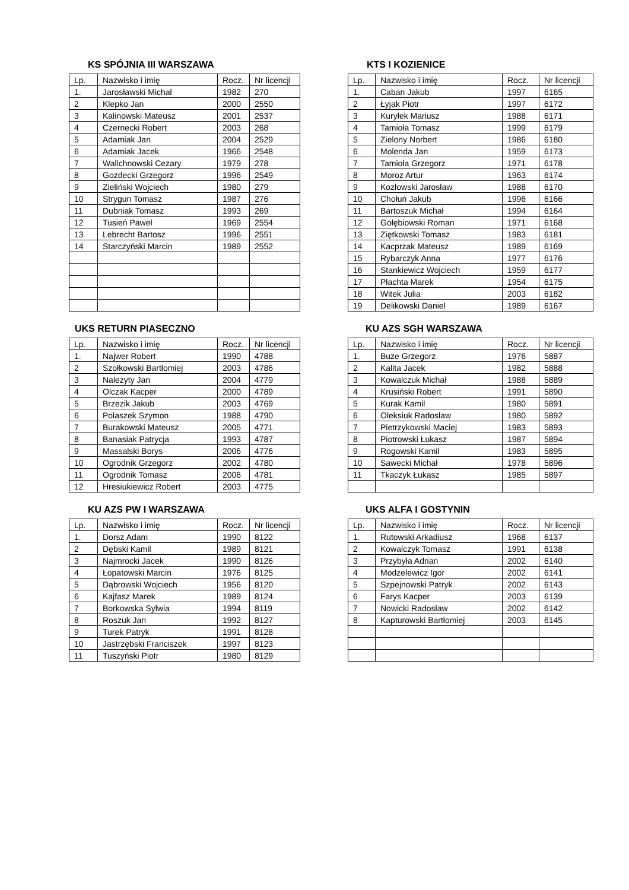KS SPÓJNIA III WARSZAWA
| Lp. | Nazwisko i imię | Rocz. | Nr licencji |
| --- | --- | --- | --- |
| 1. | Jarosławski Michał | 1982 | 270 |
| 2 | Klepko Jan | 2000 | 2550 |
| 3 | Kalinowski Mateusz | 2001 | 2537 |
| 4 | Czernecki Robert | 2003 | 268 |
| 5 | Adamiak Jan | 2004 | 2529 |
| 6 | Adamiak Jacek | 1966 | 2548 |
| 7 | Walichnowski Cezary | 1979 | 278 |
| 8 | Gozdecki Grzegorz | 1996 | 2549 |
| 9 | Zieliński Wojciech | 1980 | 279 |
| 10 | Strygun Tomasz | 1987 | 276 |
| 11 | Dubniak Tomasz | 1993 | 269 |
| 12 | Tusień Paweł | 1969 | 2554 |
| 13 | Lebrecht Bartosz | 1996 | 2551 |
| 14 | Starczyński Marcin | 1989 | 2552 |
KTS I KOZIENICE
| Lp. | Nazwisko i imię | Rocz. | Nr licencji |
| --- | --- | --- | --- |
| 1. | Caban Jakub | 1997 | 6165 |
| 2 | Łyjak Piotr | 1997 | 6172 |
| 3 | Kuryłek Mariusz | 1988 | 6171 |
| 4 | Tamioła Tomasz | 1999 | 6179 |
| 5 | Zielony Norbert | 1986 | 6180 |
| 6 | Molenda Jan | 1959 | 6173 |
| 7 | Tamioła Grzegorz | 1971 | 6178 |
| 8 | Moroz Artur | 1963 | 6174 |
| 9 | Kozłowski Jarosław | 1988 | 6170 |
| 10 | Chołuń Jakub | 1996 | 6166 |
| 11 | Bartoszuk Michał | 1994 | 6164 |
| 12 | Gołębiowski Roman | 1971 | 6168 |
| 13 | Ziętkowski Tomasz | 1983 | 6181 |
| 14 | Kacprzak Mateusz | 1989 | 6169 |
| 15 | Rybarczyk Anna | 1977 | 6176 |
| 16 | Stankiewicz Wojciech | 1959 | 6177 |
| 17 | Płachta Marek | 1954 | 6175 |
| 18 | Witek Julia | 2003 | 6182 |
| 19 | Delikowski Daniel | 1989 | 6167 |
UKS RETURN PIASECZNO
| Lp. | Nazwisko i imię | Rocz. | Nr licencji |
| --- | --- | --- | --- |
| 1. | Najwer Robert | 1990 | 4788 |
| 2 | Szołkowski Bartłomiej | 2003 | 4786 |
| 3 | Należyty Jan | 2004 | 4779 |
| 4 | Olczak Kacper | 2000 | 4789 |
| 5 | Brzezik Jakub | 2003 | 4769 |
| 6 | Polaszek Szymon | 1988 | 4790 |
| 7 | Burakowski Mateusz | 2005 | 4771 |
| 8 | Banasiak Patrycja | 1993 | 4787 |
| 9 | Massalski Borys | 2006 | 4776 |
| 10 | Ogrodnik Grzegorz | 2002 | 4780 |
| 11 | Ogrodnik Tomasz | 2006 | 4781 |
| 12 | Hresiukiewicz Robert | 2003 | 4775 |
KU AZS SGH WARSZAWA
| Lp. | Nazwisko i imię | Rocz. | Nr licencji |
| --- | --- | --- | --- |
| 1. | Buze Grzegorz | 1976 | 5887 |
| 2 | Kalita Jacek | 1982 | 5888 |
| 3 | Kowalczuk Michał | 1988 | 5889 |
| 4 | Krusiński Robert | 1991 | 5890 |
| 5 | Kurak Kamil | 1980 | 5891 |
| 6 | Oleksiuk Radosław | 1980 | 5892 |
| 7 | Pietrzykowski Maciej | 1983 | 5893 |
| 8 | Piotrowski Łukasz | 1987 | 5894 |
| 9 | Rogowski Kamil | 1983 | 5895 |
| 10 | Sawecki Michał | 1978 | 5896 |
| 11 | Tkaczyk Łukasz | 1985 | 5897 |
KU AZS PW I WARSZAWA
| Lp. | Nazwisko i imię | Rocz. | Nr licencji |
| --- | --- | --- | --- |
| 1. | Dorsz Adam | 1990 | 8122 |
| 2 | Dębski Kamil | 1989 | 8121 |
| 3 | Najmrocki Jacek | 1990 | 8126 |
| 4 | Łopatowski Marcin | 1976 | 8125 |
| 5 | Dąbrowski Wojciech | 1956 | 8120 |
| 6 | Kajfasz Marek | 1989 | 8124 |
| 7 | Borkowska Sylwia | 1994 | 8119 |
| 8 | Roszuk Jan | 1992 | 8127 |
| 9 | Turek Patryk | 1991 | 8128 |
| 10 | Jastrzębski Franciszek | 1997 | 8123 |
| 11 | Tuszyński Piotr | 1980 | 8129 |
UKS ALFA I GOSTYNIN
| Lp. | Nazwisko i imię | Rocz. | Nr licencji |
| --- | --- | --- | --- |
| 1. | Rutowski Arkadiusz | 1968 | 6137 |
| 2 | Kowalczyk Tomasz | 1991 | 6138 |
| 3 | Przybyła Adrian | 2002 | 6140 |
| 4 | Modzelewicz Igor | 2002 | 6141 |
| 5 | Szpejnowski Patryk | 2002 | 6143 |
| 6 | Farys Kacper | 2003 | 6139 |
| 7 | Nowicki Radosław | 2002 | 6142 |
| 8 | Kapturowski Bartłomiej | 2003 | 6145 |